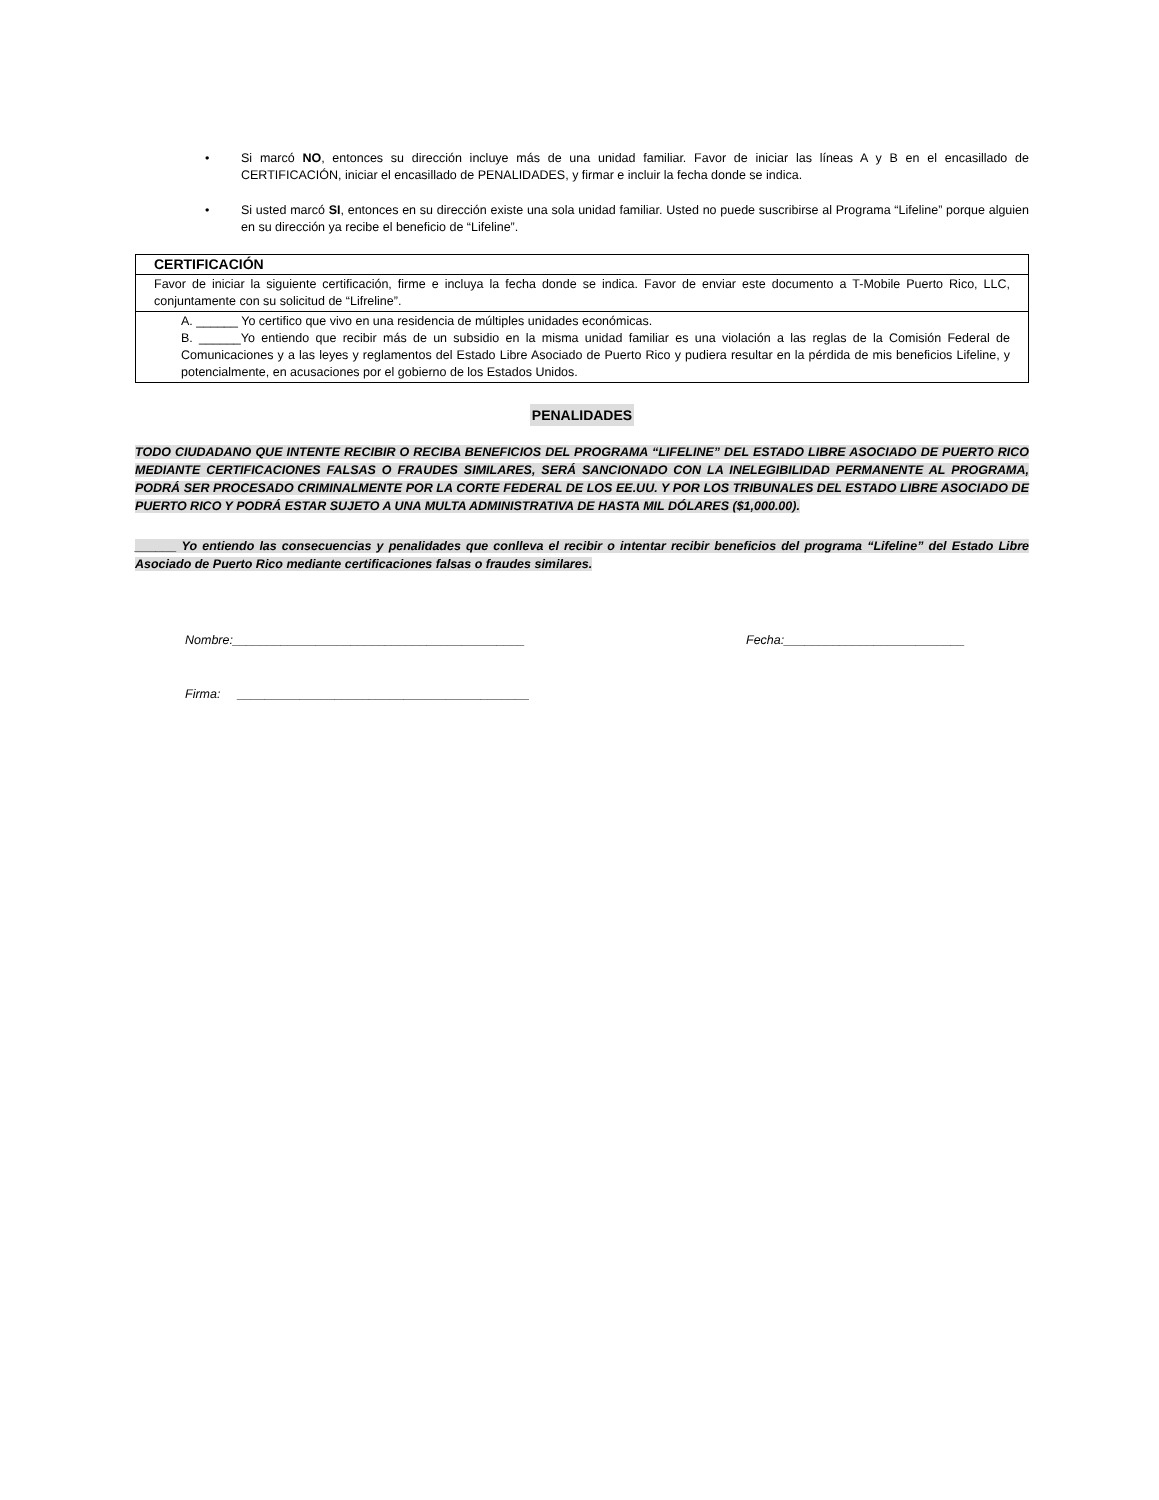• Si marcó NO, entonces su dirección incluye más de una unidad familiar. Favor de iniciar las líneas A y B en el encasillado de CERTIFICACIÓN, iniciar el encasillado de PENALIDADES, y firmar e incluir la fecha donde se indica.
• Si usted marcó SI, entonces en su dirección existe una sola unidad familiar. Usted no puede suscribirse al Programa “Lifeline” porque alguien en su dirección ya recibe el beneficio de “Lifeline”.
| CERTIFICACIÓN |
| --- |
| Favor de iniciar la siguiente certificación, firme e incluya la fecha donde se indica. Favor de enviar este documento a T-Mobile Puerto Rico, LLC, conjuntamente con su solicitud de “Lifreline”. |
| A. ______ Yo certifico que vivo en una residencia de múltiples unidades económicas. B. ______Yo entiendo que recibir más de un subsidio en la misma unidad familiar es una violación a las reglas de la Comisión Federal de Comunicaciones y a las leyes y reglamentos del Estado Libre Asociado de Puerto Rico y pudiera resultar en la pérdida de mis beneficios Lifeline, y potencialmente, en acusaciones por el gobierno de los Estados Unidos. |
PENALIDADES
TODO CIUDADANO QUE INTENTE RECIBIR O RECIBA BENEFICIOS DEL PROGRAMA “LIFELINE” DEL ESTADO LIBRE ASOCIADO DE PUERTO RICO MEDIANTE CERTIFICACIONES FALSAS O FRAUDES SIMILARES, SERÁ SANCIONADO CON LA INELEGIBILIDAD PERMANENTE AL PROGRAMA, PODRÁ SER PROCESADO CRIMINALMENTE POR LA CORTE FEDERAL DE LOS EE.UU. Y POR LOS TRIBUNALES DEL ESTADO LIBRE ASOCIADO DE PUERTO RICO Y PODRÁ ESTAR SUJETO A UNA MULTA ADMINISTRATIVA DE HASTA MIL DÓLARES ($1,000.00).
______ Yo entiendo las consecuencias y penalidades que conlleva el recibir o intentar recibir beneficios del programa “Lifeline” del Estado Libre Asociado de Puerto Rico mediante certificaciones falsas o fraudes similares.
Nombre:__________________________________________ Fecha:__________________________
Firma: __________________________________________